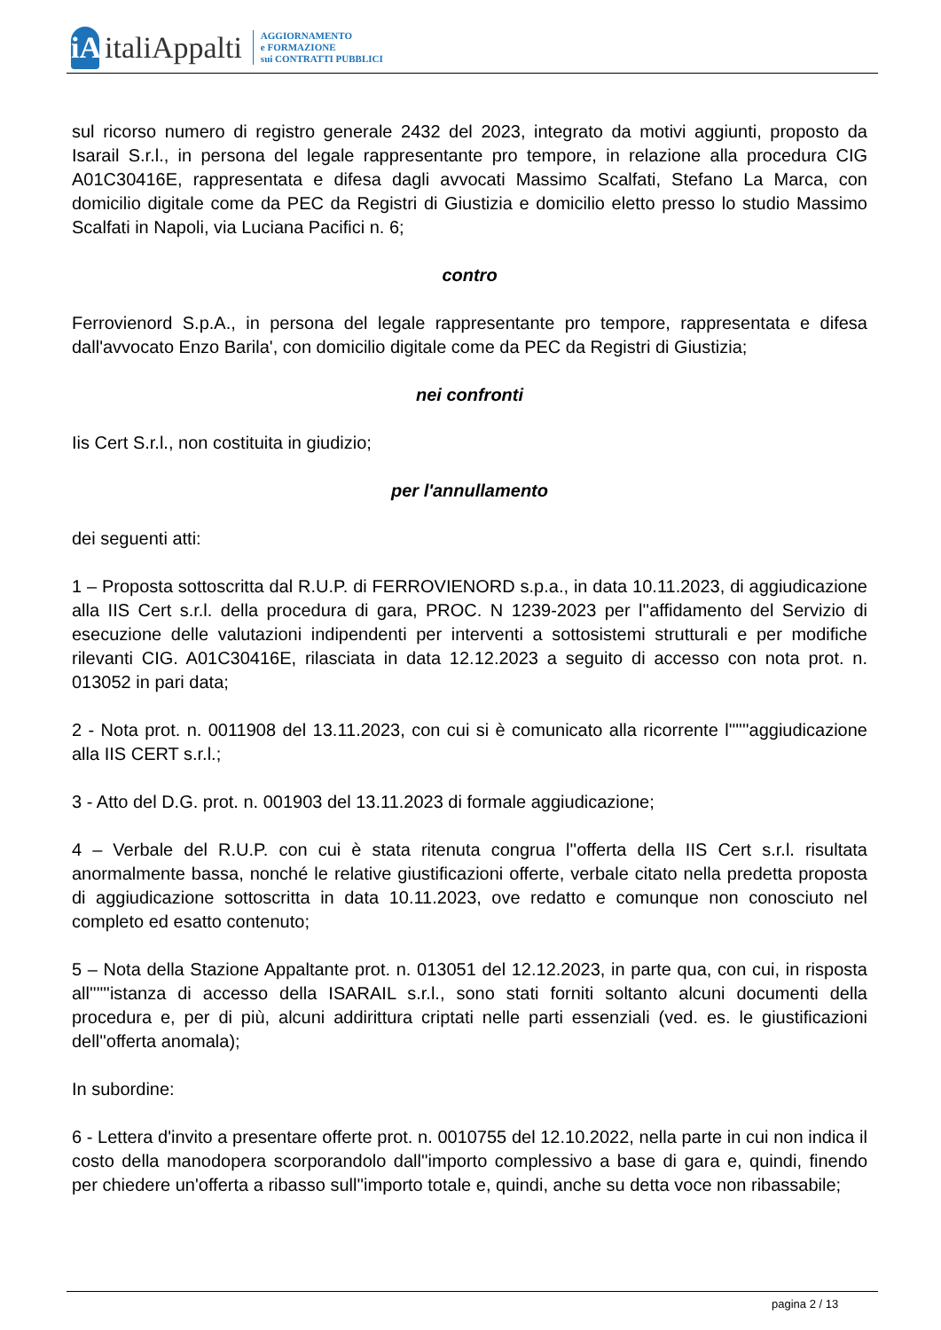iA
italiAppalti
AGGIORNAMENTO
e FORMAZIONE
sui CONTRATTI PUBBLICI
sul ricorso numero di registro generale 2432 del 2023, integrato da motivi aggiunti, proposto da Isarail S.r.l., in persona del legale rappresentante pro tempore, in relazione alla procedura CIG A01C30416E, rappresentata e difesa dagli avvocati Massimo Scalfati, Stefano La Marca, con domicilio digitale come da PEC da Registri di Giustizia e domicilio eletto presso lo studio Massimo Scalfati in Napoli, via Luciana Pacifici n. 6;
contro
Ferrovienord S.p.A., in persona del legale rappresentante pro tempore, rappresentata e difesa dall'avvocato Enzo Barila', con domicilio digitale come da PEC da Registri di Giustizia;
nei confronti
Iis Cert S.r.l., non costituita in giudizio;
per l'annullamento
dei seguenti atti:
1 – Proposta sottoscritta dal R.U.P. di FERROVIENORD s.p.a., in data 10.11.2023, di aggiudicazione alla IIS Cert s.r.l. della procedura di gara, PROC. N 1239-2023 per l''affidamento del Servizio di esecuzione delle valutazioni indipendenti per interventi a sottosistemi strutturali e per modifiche rilevanti CIG. A01C30416E, rilasciata in data 12.12.2023 a seguito di accesso con nota prot. n. 013052 in pari data;
2 - Nota prot. n. 0011908 del 13.11.2023, con cui si è comunicato alla ricorrente l''''''aggiudicazione alla IIS CERT s.r.l.;
3 - Atto del D.G. prot. n. 001903 del 13.11.2023 di formale aggiudicazione;
4 – Verbale del R.U.P. con cui è stata ritenuta congrua l''offerta della IIS Cert s.r.l. risultata anormalmente bassa, nonché le relative giustificazioni offerte, verbale citato nella predetta proposta di aggiudicazione sottoscritta in data 10.11.2023, ove redatto e comunque non conosciuto nel completo ed esatto contenuto;
5 – Nota della Stazione Appaltante prot. n. 013051 del 12.12.2023, in parte qua, con cui, in risposta all''''''istanza di accesso della ISARAIL s.r.l., sono stati forniti soltanto alcuni documenti della procedura e, per di più, alcuni addirittura criptati nelle parti essenziali (ved. es. le giustificazioni dell''offerta anomala);
In subordine:
6 - Lettera d'invito a presentare offerte prot. n. 0010755 del 12.10.2022, nella parte in cui non indica il costo della manodopera scorporandolo dall''importo complessivo a base di gara e, quindi, finendo per chiedere un'offerta a ribasso sull''importo totale e, quindi, anche su detta voce non ribassabile;
pagina 2 / 13